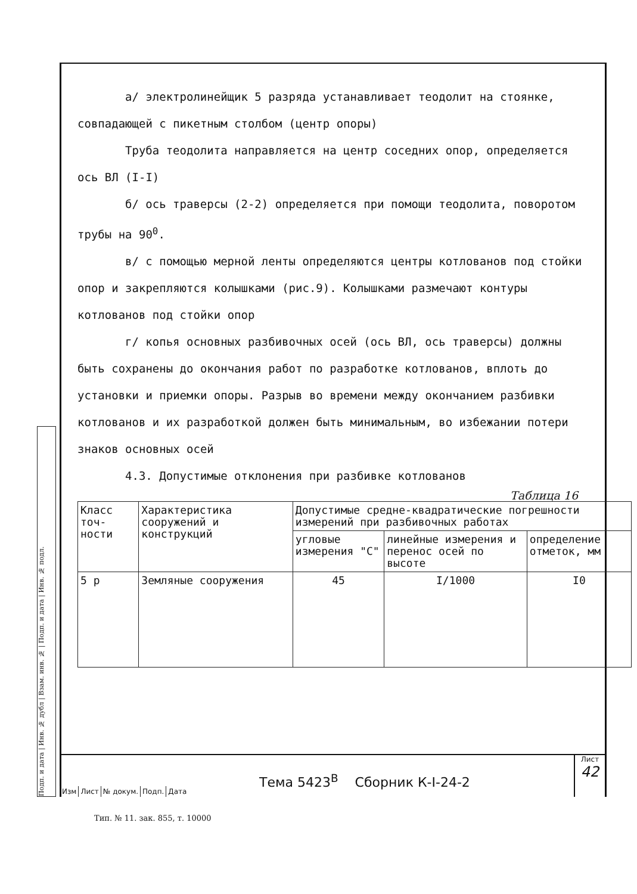Подп. и дата | Инв. № дубл | Взам. инв. № | Подп. и дата | Инв. № подл.
а/ электролинейщик 5 разряда устанавливает теодолит на стоянке, совпадающей с пикетным столбом (центр опоры)
Труба теодолита направляется на центр соседних опор, определяется ось ВЛ (I-I)
б/ ось траверсы (2-2) определяется при помощи теодолита, поворотом трубы на 90<sup>0</sup>.
в/ с помощью мерной ленты определяются центры котлованов под стойки опор и закрепляются колышками (рис.9). Колышками размечают контуры котлованов под стойки опор
г/ копья основных разбивочных осей (ось ВЛ, ось траверсы) должны быть сохранены до окончания работ по разработке котлованов, вплоть до установки и приемки опоры. Разрыв во времени между окончанием разбивки котлованов и их разработкой должен быть минимальным, во избежании потери знаков основных осей
4.3. Допустимые отклонения при разбивке котлованов
Таблица 16
| Класс точ-ности | Характеристика сооружений и конструкций | Допустимые средне-квадратические погрешности измерений при разбивочных работах | | |
| --- | --- | --- | --- | --- |
| | | угловые измерения "С" | линейные измерения и перенос осей по высоте | определение отметок, мм |
| 5 р | Земляные сооружения | 45 | I/1000 | I0 |
Изм Лист № докум. Подп. Дата
Тема 5423<sup>В</sup> Сборник К-I-24-2
Лист
42
Тип. № 11. зак. 855, т. 10000